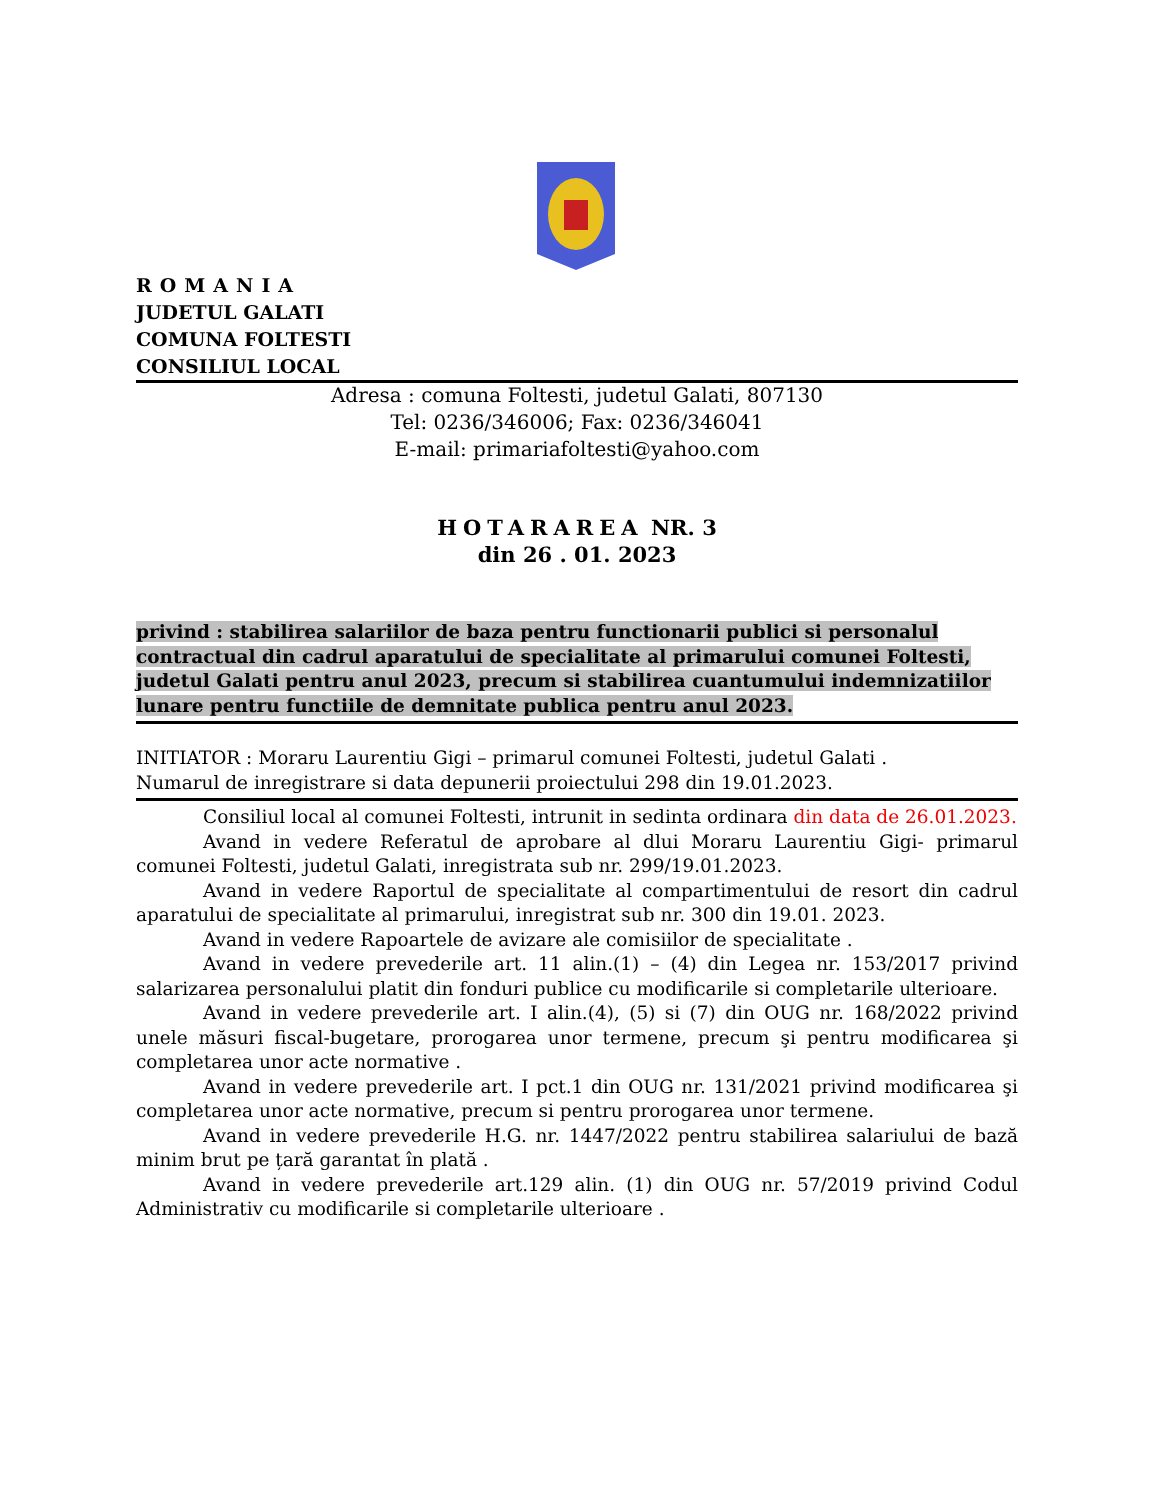ROMANIA
JUDETUL GALATI
COMUNA FOLTESTI
CONSILIUL LOCAL
Adresa : comuna Foltesti, judetul Galati, 807130
Tel: 0236/346006; Fax: 0236/346041
E-mail: primariafoltesti@yahoo.com
HOTARAREA NR. 3
din 26 . 01. 2023
privind : stabilirea salariilor de baza pentru functionarii publici si personalul contractual din cadrul aparatului de specialitate al primarului comunei Foltesti, judetul Galati pentru anul 2023, precum si stabilirea cuantumului indemnizatiilor lunare pentru functiile de demnitate publica pentru anul 2023.
INITIATOR : Moraru Laurentiu Gigi – primarul comunei Foltesti, judetul Galati .
Numarul de inregistrare si data depunerii proiectului 298 din 19.01.2023.
Consiliul local al comunei Foltesti, intrunit in sedinta ordinara din data de 26.01.2023.
Avand in vedere Referatul de aprobare al dlui Moraru Laurentiu Gigi- primarul comunei Foltesti, judetul Galati, inregistrata sub nr. 299/19.01.2023.
Avand in vedere Raportul de specialitate al compartimentului de resort din cadrul aparatului de specialitate al primarului, inregistrat sub nr. 300 din 19.01. 2023.
Avand in vedere Rapoartele de avizare ale comisiilor de specialitate .
Avand in vedere prevederile art. 11 alin.(1) – (4) din Legea nr. 153/2017 privind salarizarea personalului platit din fonduri publice cu modificarile si completarile ulterioare.
Avand in vedere prevederile art. I alin.(4), (5) si (7) din OUG nr. 168/2022 privind unele măsuri fiscal-bugetare, prorogarea unor termene, precum şi pentru modificarea şi completarea unor acte normative .
Avand in vedere prevederile art. I pct.1 din OUG nr. 131/2021 privind modificarea şi completarea unor acte normative, precum si pentru prorogarea unor termene.
Avand in vedere prevederile H.G. nr. 1447/2022 pentru stabilirea salariului de bază minim brut pe țară garantat în plată .
Avand in vedere prevederile art.129 alin. (1) din OUG nr. 57/2019 privind Codul Administrativ cu modificarile si completarile ulterioare .